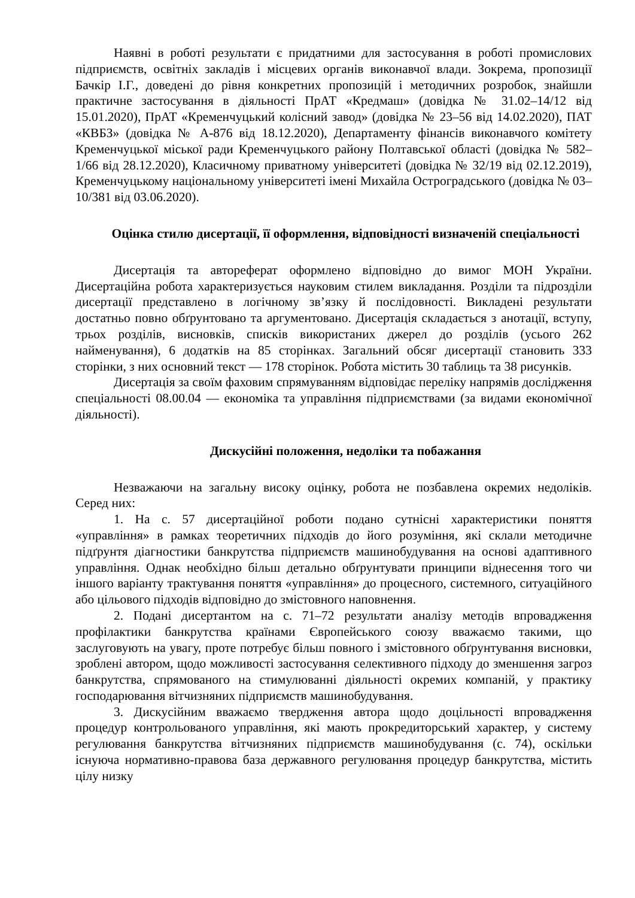Наявні в роботі результати є придатними для застосування в роботі промислових підприємств, освітніх закладів і місцевих органів виконавчої влади. Зокрема, пропозиції Бачкір І.Г., доведені до рівня конкретних пропозицій і методичних розробок, знайшли практичне застосування в діяльності ПрАТ «Кредмаш» (довідка № 31.02–14/12 від 15.01.2020), ПрАТ «Кременчуцький колісний завод» (довідка № 23–56 від 14.02.2020), ПАТ «КВБЗ» (довідка № А-876 від 18.12.2020), Департаменту фінансів виконавчого комітету Кременчуцької міської ради Кременчуцького району Полтавської області (довідка № 582–1/66 від 28.12.2020), Класичному приватному університеті (довідка № 32/19 від 02.12.2019), Кременчуцькому національному університеті імені Михайла Остроградського (довідка № 03–10/381 від 03.06.2020).
Оцінка стилю дисертації, її оформлення, відповідності визначеній спеціальності
Дисертація та автореферат оформлено відповідно до вимог МОН України. Дисертаційна робота характеризується науковим стилем викладання. Розділи та підрозділи дисертації представлено в логічному зв’язку й послідовності. Викладені результати достатньо повно обґрунтовано та аргументовано. Дисертація складається з анотації, вступу, трьох розділів, висновків, списків використаних джерел до розділів (усього 262 найменування), 6 додатків на 85 сторінках. Загальний обсяг дисертації становить 333 сторінки, з них основний текст — 178 сторінок. Робота містить 30 таблиць та 38 рисунків.
Дисертація за своїм фаховим спрямуванням відповідає переліку напрямів дослідження спеціальності 08.00.04 — економіка та управління підприємствами (за видами економічної діяльності).
Дискусійні положення, недоліки та побажання
Незважаючи на загальну високу оцінку, робота не позбавлена окремих недоліків. Серед них:
1. На с. 57 дисертаційної роботи подано сутнісні характеристики поняття «управління» в рамках теоретичних підходів до його розуміння, які склали методичне підґрунтя діагностики банкрутства підприємств машинобудування на основі адаптивного управління. Однак необхідно більш детально обґрунтувати принципи віднесення того чи іншого варіанту трактування поняття «управління» до процесного, системного, ситуаційного або цільового підходів відповідно до змістовного наповнення.
2. Подані дисертантом на с. 71–72 результати аналізу методів впровадження профілактики банкрутства країнами Європейського союзу вважаємо такими, що заслуговують на увагу, проте потребує більш повного і змістовного обґрунтування висновки, зроблені автором, щодо можливості застосування селективного підходу до зменшення загроз банкрутства, спрямованого на стимулюванні діяльності окремих компаній, у практику господарювання вітчизняних підприємств машинобудування.
3. Дискусійним вважаємо твердження автора щодо доцільності впровадження процедур контрольованого управління, які мають прокредиторський характер, у систему регулювання банкрутства вітчизняних підприємств машинобудування (с. 74), оскільки існуюча нормативно-правова база державного регулювання процедур банкрутства, містить цілу низку